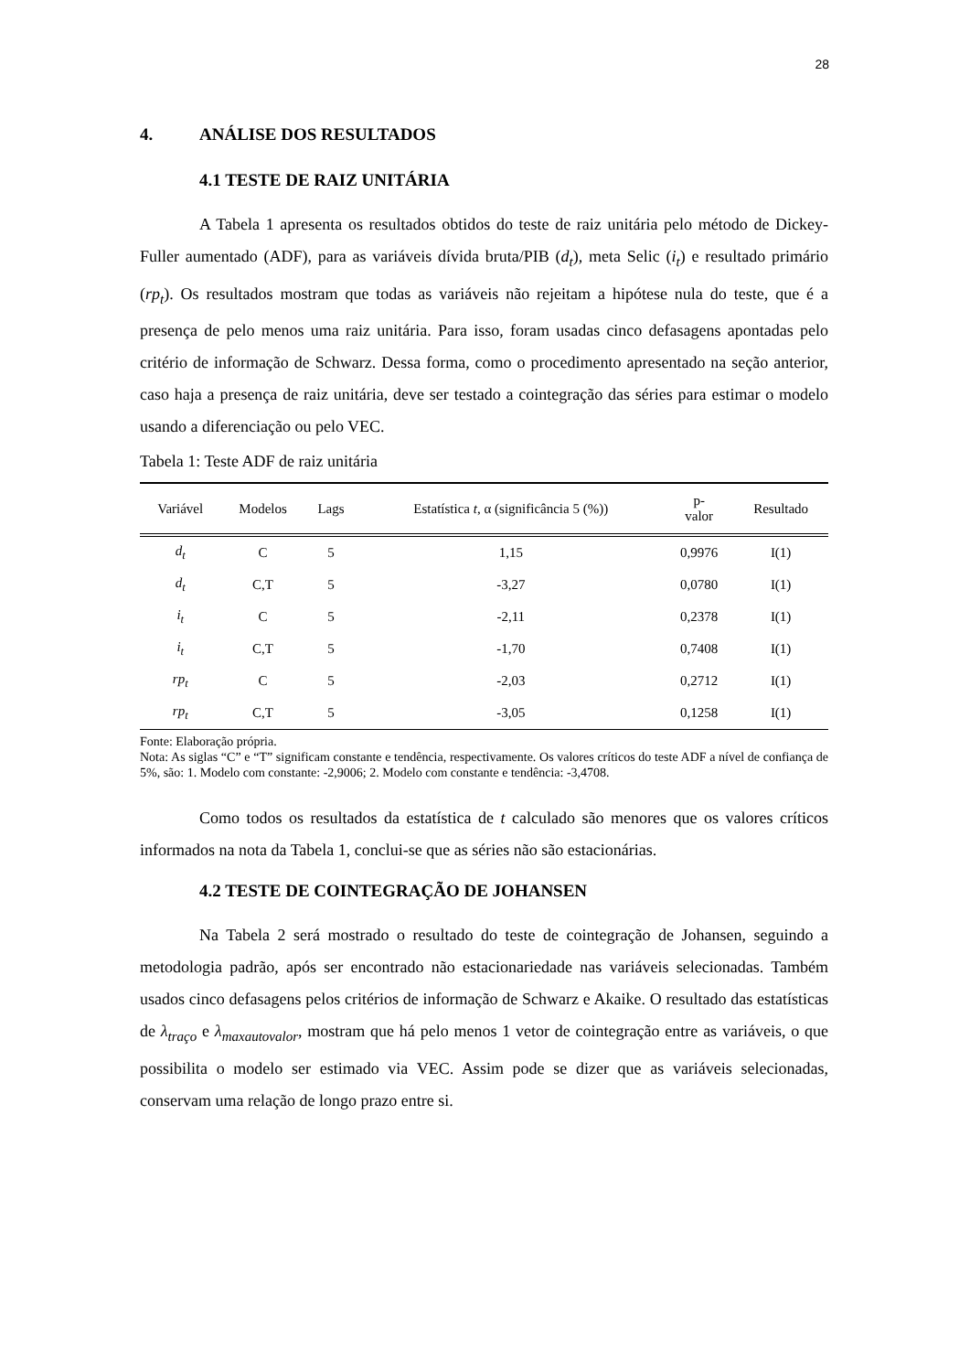28
4. ANÁLISE DOS RESULTADOS
4.1 TESTE DE RAIZ UNITÁRIA
A Tabela 1 apresenta os resultados obtidos do teste de raiz unitária pelo método de Dickey-Fuller aumentado (ADF), para as variáveis dívida bruta/PIB (d<sub>t</sub>), meta Selic (i<sub>t</sub>) e resultado primário (rp<sub>t</sub>). Os resultados mostram que todas as variáveis não rejeitam a hipótese nula do teste, que é a presença de pelo menos uma raiz unitária. Para isso, foram usadas cinco defasagens apontadas pelo critério de informação de Schwarz. Dessa forma, como o procedimento apresentado na seção anterior, caso haja a presença de raiz unitária, deve ser testado a cointegração das séries para estimar o modelo usando a diferenciação ou pelo VEC.
Tabela 1: Teste ADF de raiz unitária
| Variável | Modelos | Lags | Estatística t , α (significância 5 (%)) | p- valor | Resultado |
| --- | --- | --- | --- | --- | --- |
| d<sub>t</sub> | C | 5 | 1,15 | 0,9976 | I(1) |
| d<sub>t</sub> | C,T | 5 | -3,27 | 0,0780 | I(1) |
| i<sub>t</sub> | C | 5 | -2,11 | 0,2378 | I(1) |
| i<sub>t</sub> | C,T | 5 | -1,70 | 0,7408 | I(1) |
| rp<sub>t</sub> | C | 5 | -2,03 | 0,2712 | I(1) |
| rp<sub>t</sub> | C,T | 5 | -3,05 | 0,1258 | I(1) |
Fonte: Elaboração própria.
Nota: As siglas “C” e “T” significam constante e tendência, respectivamente. Os valores críticos do teste ADF a nível de confiança de 5%, são: 1. Modelo com constante: -2,9006; 2. Modelo com constante e tendência: -3,4708.
Como todos os resultados da estatística de t calculado são menores que os valores críticos informados na nota da Tabela 1, conclui-se que as séries não são estacionárias.
4.2 TESTE DE COINTEGRAÇÃO DE JOHANSEN
Na Tabela 2 será mostrado o resultado do teste de cointegração de Johansen, seguindo a metodologia padrão, após ser encontrado não estacionariedade nas variáveis selecionadas. Também usados cinco defasagens pelos critérios de informação de Schwarz e Akaike. O resultado das estatísticas de λ<sub>traço</sub> e λ<sub>maxautovalor</sub>, mostram que há pelo menos 1 vetor de cointegração entre as variáveis, o que possibilita o modelo ser estimado via VEC. Assim pode se dizer que as variáveis selecionadas, conservam uma relação de longo prazo entre si.